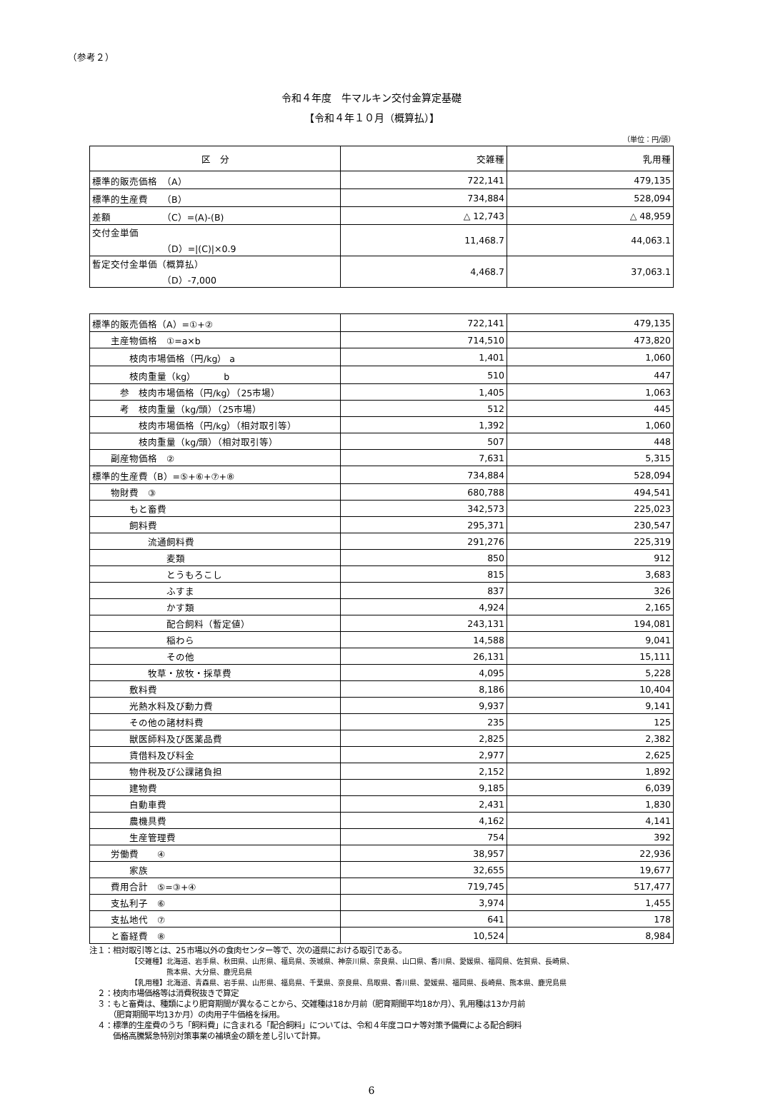（参考２）
令和４年度　牛マルキン交付金算定基礎
【令和４年１０月（概算払）】
（単位：円/頭）
| 区 分 | 交雑種 | 乳用種 |
| --- | --- | --- |
| 標準的販売価格 （A） | 722,141 | 479,135 |
| 標準的生産費 （B） | 734,884 | 528,094 |
| 差額 （C）=(A)-(B) | △ 12,743 | △ 48,959 |
| 交付金単価 （D）=/(C)/×0.9 | 11,468.7 | 44,063.1 |
| 暫定交付金単価（概算払） （D）-7,000 | 4,468.7 | 37,063.1 |
| 標準的販売価格（A）=①+② | 722,141 | 479,135 |
| 主産物価格 ①=a×b | 714,510 | 473,820 |
| 枝肉市場価格（円/kg） a | 1,401 | 1,060 |
| 枝肉重量（kg） b | 510 | 447 |
| 参 枝肉市場価格（円/kg）（25市場） | 1,405 | 1,063 |
| 考 枝肉重量（kg/頭）（25市場） | 512 | 445 |
| 枝肉市場価格（円/kg）（相対取引等） | 1,392 | 1,060 |
| 枝肉重量（kg/頭）（相対取引等） | 507 | 448 |
| 副産物価格 ② | 7,631 | 5,315 |
| 標準的生産費（B）=⑤+⑥+⑦+⑧ | 734,884 | 528,094 |
| 物財費 ③ | 680,788 | 494,541 |
| もと畜費 | 342,573 | 225,023 |
| 飼料費 | 295,371 | 230,547 |
| 流通飼料費 | 291,276 | 225,319 |
| 麦類 | 850 | 912 |
| とうもろこし | 815 | 3,683 |
| ふすま | 837 | 326 |
| かす類 | 4,924 | 2,165 |
| 配合飼料（暫定値） | 243,131 | 194,081 |
| 稲わら | 14,588 | 9,041 |
| その他 | 26,131 | 15,111 |
| 牧草・放牧・採草費 | 4,095 | 5,228 |
| 敷料費 | 8,186 | 10,404 |
| 光熱水料及び動力費 | 9,937 | 9,141 |
| その他の諸材料費 | 235 | 125 |
| 獣医師料及び医薬品費 | 2,825 | 2,382 |
| 賃借料及び料金 | 2,977 | 2,625 |
| 物件税及び公課諸負担 | 2,152 | 1,892 |
| 建物費 | 9,185 | 6,039 |
| 自動車費 | 2,431 | 1,830 |
| 農機具費 | 4,162 | 4,141 |
| 生産管理費 | 754 | 392 |
| 労働費 ④ | 38,957 | 22,936 |
| 家族 | 32,655 | 19,677 |
| 費用合計 ⑤=③+④ | 719,745 | 517,477 |
| 支払利子 ⑥ | 3,974 | 1,455 |
| 支払地代 ⑦ | 641 | 178 |
| と畜経費 ⑧ | 10,524 | 8,984 |
注１：相対取引等とは、25市場以外の食肉センター等で、次の道県における取引である。
【交雑種】北海道、岩手県、秋田県、山形県、福島県、茨城県、神奈川県、奈良県、山口県、香川県、愛媛県、福岡県、佐賀県、長崎県、
　　　　　熊本県、大分県、鹿児島県
【乳用種】北海道、青森県、岩手県、山形県、福島県、千葉県、奈良県、鳥取県、香川県、愛媛県、福岡県、長崎県、熊本県、鹿児島県
　２：枝肉市場価格等は消費税抜きで算定
　３：もと畜費は、種類により肥育期間が異なることから、交雑種は18か月前（肥育期間平均18か月）、乳用種は13か月前
　　　（肥育期間平均13か月）の肉用子牛価格を採用。
　４：標準的生産費のうち「飼料費」に含まれる「配合飼料」については、令和４年度コロナ等対策予備費による配合飼料
　　　価格高騰緊急特別対策事業の補填金の額を差し引いて計算。
6